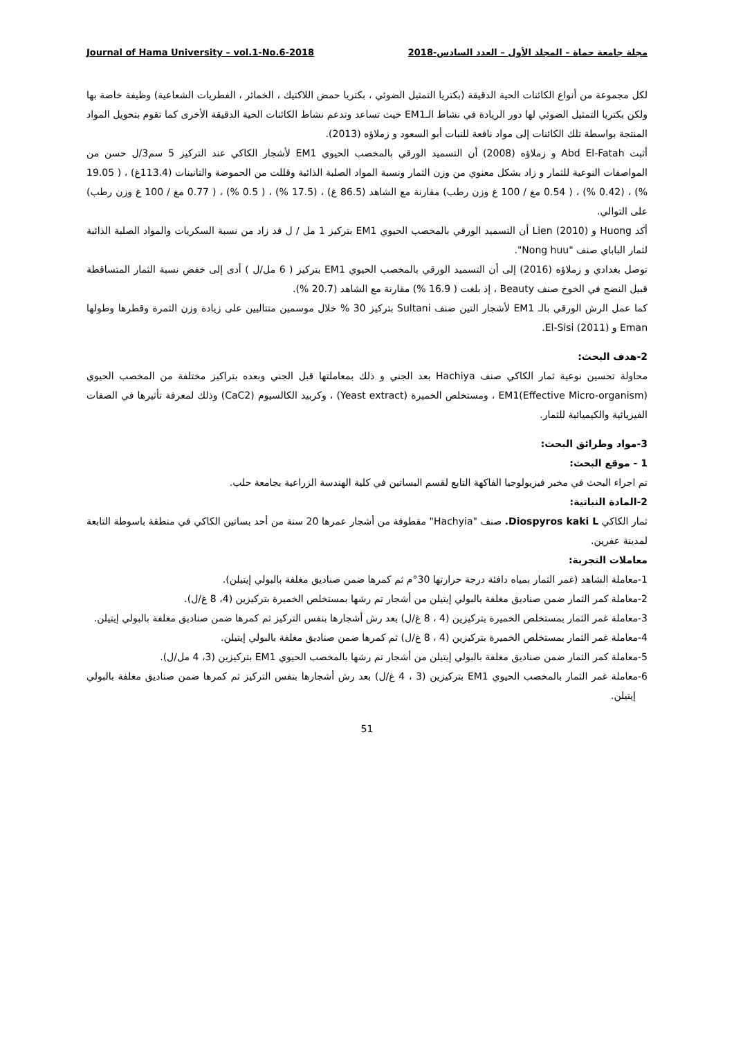Journal of Hama University – vol.1-No.6-2018 مجلة جامعة حماة – المجلد الأول – العدد السادس-2018
لكل مجموعة من أنواع الكائنات الحية الدقيقة (بكتريا التمثيل الضوئي ، بكتريا حمض اللاكتيك ، الخمائر ، الفطريات الشعاعية) وظيفة خاصة بها ولكن بكتريا التمثيل الضوئي لها دور الريادة في نشاط الـEM1 حيث تساعد وتدعم نشاط الكائنات الحية الدقيقة الأخرى كما تقوم بتحويل المواد المنتجة بواسطة تلك الكائنات إلى مواد نافعة للنبات أبو السعود و زملاؤه (2013).
أثبت Abd El-Fatah و زملاؤه (2008) أن التسميد الورقي بالمخصب الحيوي EM1 لأشجار الكاكي عند التركيز 5 سم3/ل حسن من المواصفات النوعية للثمار و زاد بشكل معنوي من وزن الثمار ونسبة المواد الصلبة الذائبة وقللت من الحموضة والتانينات (113.4غ) ، ( 19.05 %) ، (0.42 %) ، ( 0.54 مغ / 100 غ وزن رطب) مقارنة مع الشاهد (86.5 غ) ، (17.5 %) ، ( 0.5 %) ، ( 0.77 مغ / 100 غ وزن رطب) على التوالي.
أكد Huong و Lien (2010) أن التسميد الورقي بالمخصب الحيوي EM1 بتركيز 1 مل / ل قد زاد من نسبة السكريات والمواد الصلبة الذائبة لثمار الباباي صنف "Nong huu".
توصل بغدادي و زملاؤه (2016) إلى أن التسميد الورقي بالمخصب الحيوي EM1 بتركيز ( 6 مل/ل ) أدى إلى خفض نسبة الثمار المتساقطة قبيل النضج في الخوخ صنف Beauty ، إذ بلغت ( 16.9 %) مقارنة مع الشاهد (20.7 %).
كما عمل الرش الورقي بالـ EM1 لأشجار التين صنف Sultani بتركيز 30 % خلال موسمين متتاليين على زيادة وزن الثمرة وقطرها وطولها Eman و El-Sisi (2011).
2-هدف البحث:
محاولة تحسين نوعية ثمار الكاكي صنف Hachiya بعد الجني و ذلك بمعاملتها قبل الجني وبعده بتراكيز مختلفة من المخصب الحيوي EM1(Effective Micro-organism) ، ومستخلص الخميرة (Yeast extract) ، وكربيد الكالسيوم (CaC2) وذلك لمعرفة تأثيرها في الصفات الفيزيائية والكيميائية للثمار.
3-مواد وطرائق البحث:
1 - موقع البحث:
تم اجراء البحث في مخبر فيزيولوجيا الفاكهة التابع لقسم البساتين في كلية الهندسة الزراعية بجامعة حلب.
2-المادة النباتية:
ثمار الكاكي Diospyros kaki L. صنف "Hachyia" مقطوفة من أشجار عمرها 20 سنة من أحد بساتين الكاكي في منطقة باسوطة التابعة لمدينة عفرين.
معاملات التجربة:
1-معاملة الشاهد (غمر الثمار بمياه دافئة درجة حرارتها 30°م ثم كمرها ضمن صناديق مغلفة بالبولي إيتيلن).
2-معاملة كمر الثمار ضمن صناديق مغلفة بالبولي إيتيلن من أشجار تم رشها بمستخلص الخميرة بتركيزين (4، 8 غ/ل).
3-معاملة غمر الثمار بمستخلص الخميرة بتركيزين (4 ، 8 غ/ل) بعد رش أشجارها بنفس التركيز ثم كمرها ضمن صناديق مغلفة بالبولي إيتيلن.
4-معاملة غمر الثمار بمستخلص الخميرة بتركيزين (4 ، 8 غ/ل) ثم كمرها ضمن صناديق مغلفة بالبولي إيتيلن.
5-معاملة كمر الثمار ضمن صناديق مغلفة بالبولي إيتيلن من أشجار تم رشها بالمخصب الحيوي EM1 بتركيزين (3، 4 مل/ل).
6-معاملة غمر الثمار بالمخصب الحيوي EM1 بتركيزين (3 ، 4 غ/ل) بعد رش أشجارها بنفس التركيز ثم كمرها ضمن صناديق مغلفة بالبولي إيتيلن.
51